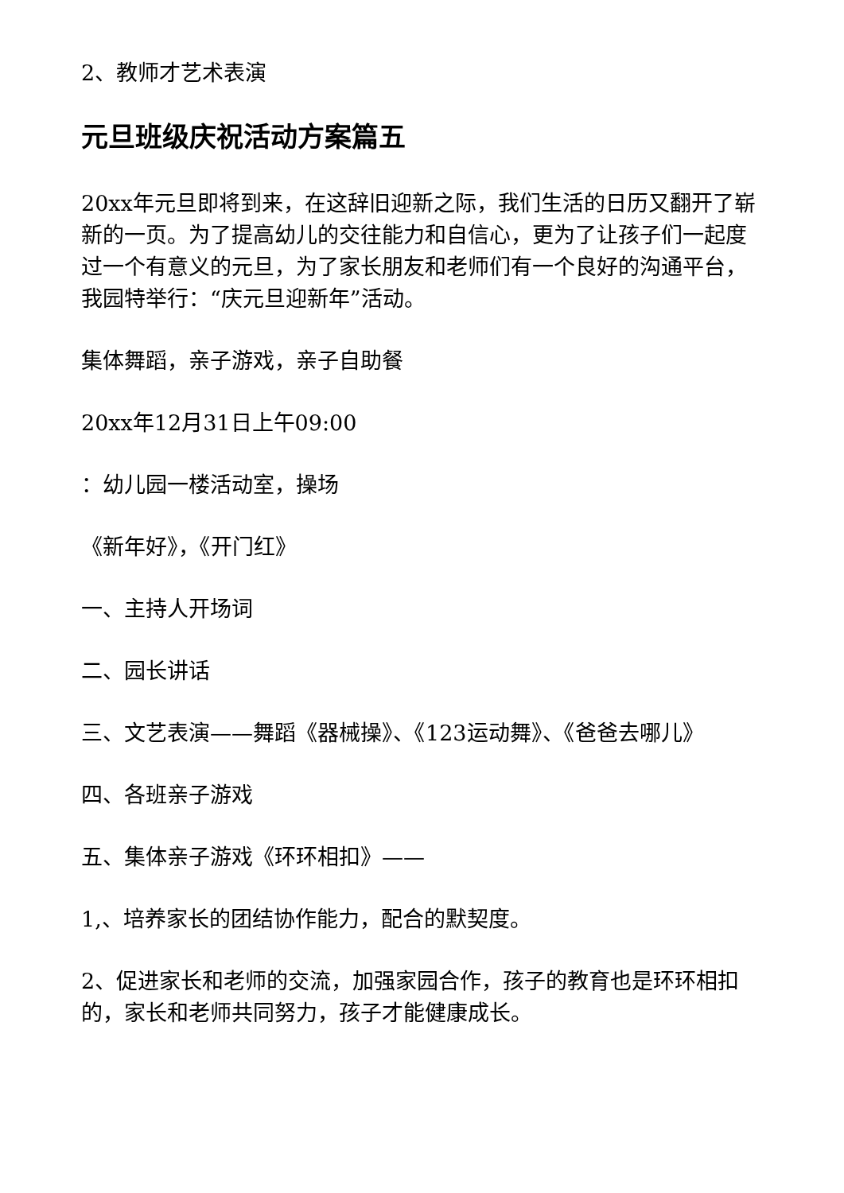2、教师才艺术表演
元旦班级庆祝活动方案篇五
20xx年元旦即将到来，在这辞旧迎新之际，我们生活的日历又翻开了崭新的一页。为了提高幼儿的交往能力和自信心，更为了让孩子们一起度过一个有意义的元旦，为了家长朋友和老师们有一个良好的沟通平台，我园特举行：“庆元旦迎新年”活动。
集体舞蹈，亲子游戏，亲子自助餐
20xx年12月31日上午09:00
：幼儿园一楼活动室，操场
《新年好》，《开门红》
一、主持人开场词
二、园长讲话
三、文艺表演——舞蹈《器械操》、《123运动舞》、《爸爸去哪儿》
四、各班亲子游戏
五、集体亲子游戏《环环相扣》——
1,、培养家长的团结协作能力，配合的默契度。
2、促进家长和老师的交流，加强家园合作，孩子的教育也是环环相扣的，家长和老师共同努力，孩子才能健康成长。